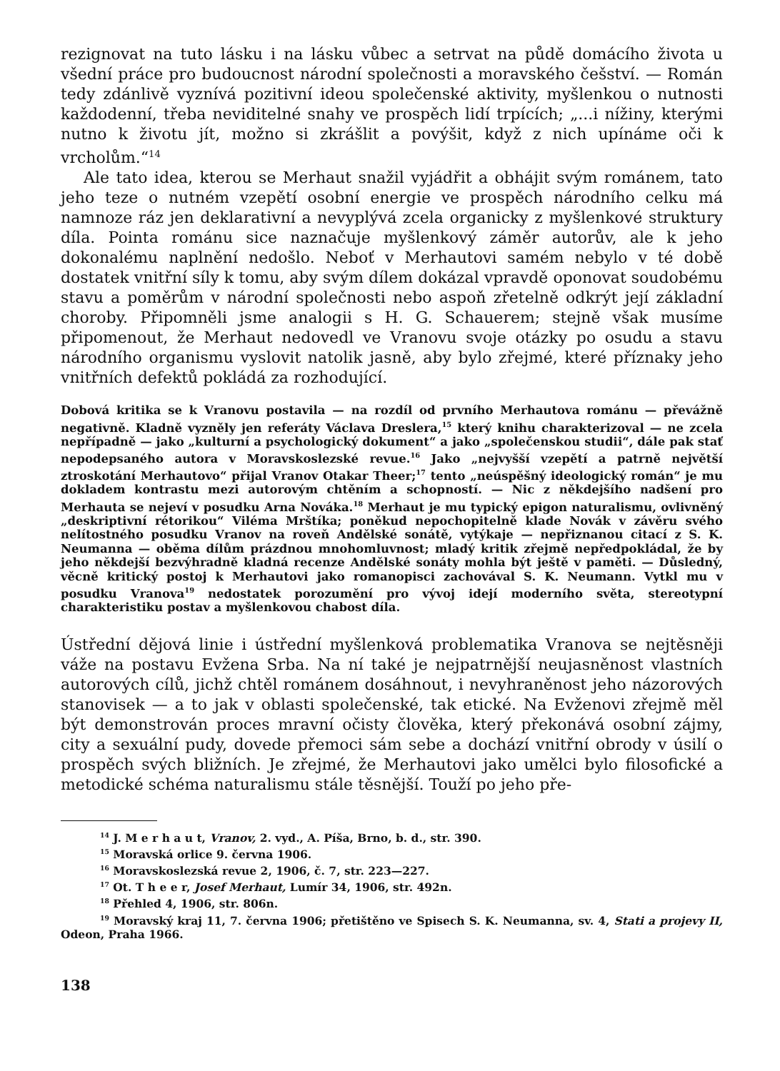rezignovat na tuto lásku i na lásku vůbec a setrvat na půdě domácího života u všední práce pro budoucnost národní společnosti a moravského češství. — Román tedy zdánlivě vyznívá pozitivní ideou společenské aktivity, myšlenkou o nutnosti každodenní, třeba neviditelné snahy ve prospěch lidí trpících; „...i nížiny, kterými nutno k životu jít, možno si zkrášlit a povýšit, když z nich upínáme oči k vrcholům.“<sup>14</sup>
Ale tato idea, kterou se Merhaut snažil vyjádřit a obhájit svým románem, tato jeho teze o nutném vzepětí osobní energie ve prospěch národního celku má namnoze ráz jen deklarativní a nevyplývá zcela organicky z myšlenkové struktury díla. Pointa románu sice naznačuje myšlenkový záměr autorův, ale k jeho dokonalému naplnění nedošlo. Neboť v Merhautovi samém nebylo v té době dostatek vnitřní síly k tomu, aby svým dílem dokázal vpravdě oponovat soudobému stavu a poměrům v národní společnosti nebo aspoň zřetelně odkrýt její základní choroby. Připomněli jsme analogii s H. G. Schauerem; stejně však musíme připomenout, že Merhaut nedovedl ve Vranovu svoje otázky po osudu a stavu národního organismu vyslovit natolik jasně, aby bylo zřejmé, které příznaky jeho vnitřních defektů pokládá za rozhodující.
Dobová kritika se k Vranovu postavila — na rozdíl od prvního Merhautova románu — převážně negativně. Kladně vyzněly jen referáty Václava Dreslera,<sup>15</sup> který knihu charakterizoval — ne zcela nepřípadně — jako „kulturní a psychologický dokument“ a jako „společenskou studii“, dále pak stať nepodepsaného autora v Moravskoslezské revue.<sup>16</sup> Jako „nejvyšší vzepětí a patrně největší ztroskotání Merhautovo“ přijal Vranov Otakar Theer;<sup>17</sup> tento „neúspěšný ideologický román“ je mu dokladem kontrastu mezi autorovým chtěním a schopností. — Nic z někdejšího nadšení pro Merhauta se nejeví v posudku Arna Nováka.<sup>18</sup> Merhaut je mu typický epigon naturalismu, ovlivněný „deskriptivní rétorikou“ Viléma Mrštíka; poněkud nepochopitelně klade Novák v závěru svého nelítostného posudku Vranov na roveň Andělské sonátě, vytýkaje — nepřiznanou citací z S. K. Neumanna — oběma dílům prázdnou mnohomluvnost; mladý kritik zřejmě nepředpokládal, že by jeho někdejší bezvýhradně kladná recenze Andělské sonáty mohla být ještě v paměti. — Důsledný, věcně kritický postoj k Merhautovi jako romanopisci zachovával S. K. Neumann. Vytkl mu v posudku Vranova<sup>19</sup> nedostatek porozumění pro vývoj idejí moderního světa, stereotypní charakteristiku postav a myšlenkovou chabost díla.
Ústřední dějová linie i ústřední myšlenková problematika Vranova se nejtěsněji váže na postavu Evžena Srba. Na ní také je nejpatrnější neujasněnost vlastních autorových cílů, jichž chtěl románem dosáhnout, i nevyhraněnost jeho názorových stanovisek — a to jak v oblasti společenské, tak etické. Na Evženovi zřejmě měl být demonstrován proces mravní očisty člověka, který překonává osobní zájmy, city a sexuální pudy, dovede přemoci sám sebe a dochází vnitřní obrody v úsilí o prospěch svých bližních. Je zřejmé, že Merhautovi jako umělci bylo filosofické a metodické schéma naturalismu stále těsnější. Touží po jeho pře-
<sup>14</sup> J. M e r h a u t, Vranov, 2. vyd., A. Píša, Brno, b. d., str. 390.
<sup>15</sup> Moravská orlice 9. června 1906.
<sup>16</sup> Moravskoslezská revue 2, 1906, č. 7, str. 223—227.
<sup>17</sup> Ot. T h e e r, Josef Merhaut, Lumír 34, 1906, str. 492n.
<sup>18</sup> Přehled 4, 1906, str. 806n.
<sup>19</sup> Moravský kraj 11, 7. června 1906; přetištěno ve Spisech S. K. Neumanna, sv. 4, Stati a projevy II, Odeon, Praha 1966.
138